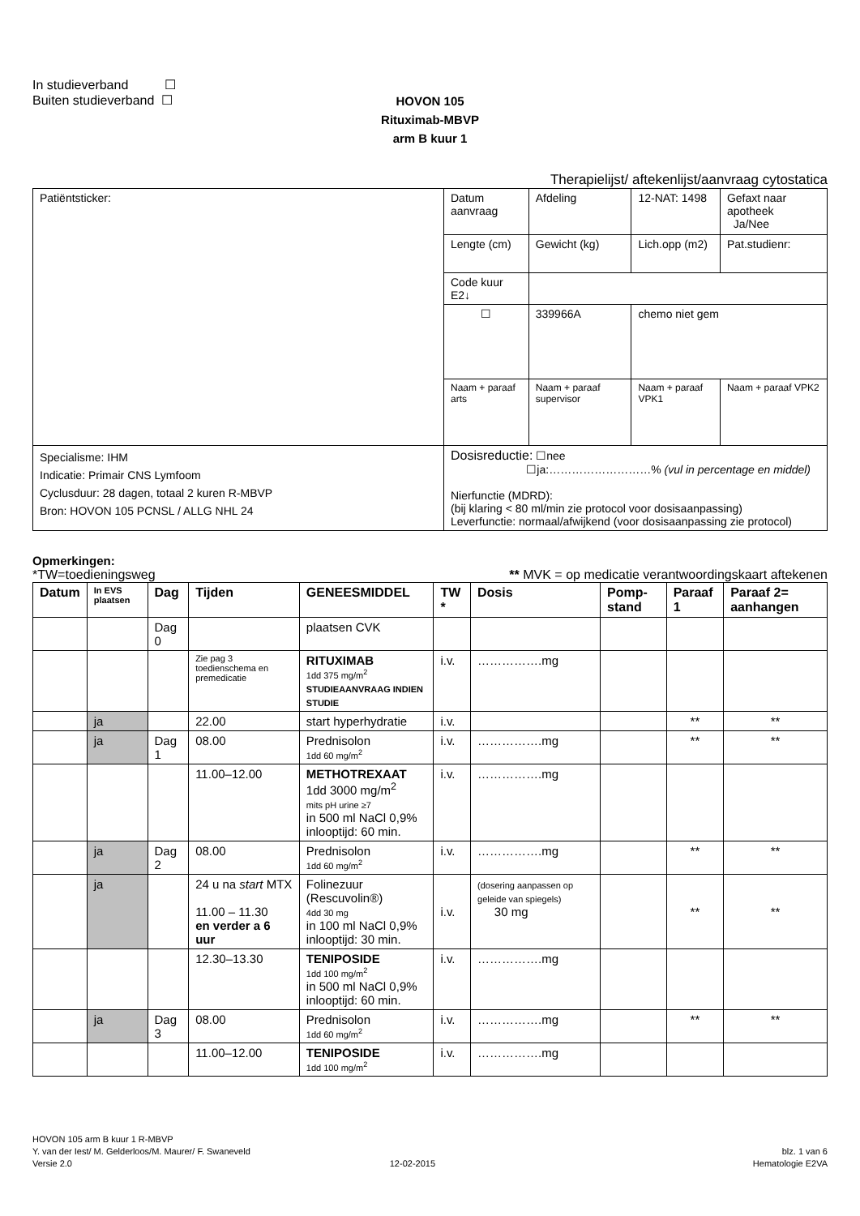In studieverband ☐
Buiten studieverband ☐
HOVON 105
Rituximab-MBVP
arm B kuur 1
Therapielijst/ aftekenlijst/aanvraag cytostatica
| Patiëntsticker: | Datum aanvraag | Afdeling | 12-NAT: 1498 | Gefaxt naar apotheek Ja/Nee |
| | Lengte (cm) | Gewicht (kg) | Lich.opp (m2) | Pat.studienr: |
| | Code kuur E2↓ | | | |
| | ☐ | 339966A | chemo niet gem | |
| | Naam + paraaf arts | Naam + paraaf supervisor | Naam + paraaf VPK1 | Naam + paraaf VPK2 |
| Specialisme: IHM Indicatie: Primair CNS Lymfoom Cyclusduur: 28 dagen, totaal 2 kuren R-MBVP Bron: HOVON 105 PCNSL / ALLG NHL 24 | Dosisreductie: ☐nee ☐ja:………………………% (vul in percentage en middel) Nierfunctie (MDRD): (bij klaring < 80 ml/min zie protocol voor dosisaanpassing) Leverfunctie: normaal/afwijkend (voor dosisaanpassing zie protocol) | | | |
Opmerkingen:
*TW=toedieningsweg ** MVK = op medicatie verantwoordingskaart aftekenen
| Datum | In EVS plaatsen | Dag | Tijden | GENEESMIDDEL | TW * | Dosis | Pomp-stand | Paraaf 1 | Paraaf 2= aanhangen |
| --- | --- | --- | --- | --- | --- | --- | --- | --- | --- |
| | | Dag 0 | | plaatsen CVK | | | | | |
| | | | Zie pag 3 toedienschema en premedicatie | RITUXIMAB 1dd 375 mg/m<sup>2</sup> STUDIEAANVRAAG INDIEN STUDIE | i.v. | …………….mg | | | |
| | ja | | 22.00 | start hyperhydratie | i.v. | | | ** | ** |
| | ja | Dag 1 | 08.00 | Prednisolon 1dd 60 mg/m<sup>2</sup> | i.v. | …………….mg | | ** | ** |
| | | | 11.00–12.00 | METHOTREXAAT 1dd 3000 mg/m<sup>2</sup> mits pH urine ≥7 in 500 ml NaCl 0,9% inlooptijd: 60 min. | i.v. | …………….mg | | | |
| | ja | Dag 2 | 08.00 | Prednisolon 1dd 60 mg/m<sup>2</sup> | i.v. | …………….mg | | ** | ** |
| | ja | | 24 u na start MTX 11.00 – 11.30 en verder a 6 uur | Folinezuur (Rescuvolin®) 4dd 30 mg in 100 ml NaCl 0,9% inlooptijd: 30 min. | i.v. | (dosering aanpassen op geleide van spiegels) 30 mg | | ** | ** |
| | | | 12.30–13.30 | TENIPOSIDE 1dd 100 mg/m<sup>2</sup> in 500 ml NaCl 0,9% inlooptijd: 60 min. | i.v. | …………….mg | | | |
| | ja | Dag 3 | 08.00 | Prednisolon 1dd 60 mg/m<sup>2</sup> | i.v. | …………….mg | | ** | ** |
| | | | 11.00–12.00 | TENIPOSIDE 1dd 100 mg/m<sup>2</sup> | i.v. | …………….mg | | | |
HOVON 105 arm B kuur 1 R-MBVP
Y. van der Iest/ M. Gelderloos/M. Maurer/ F. Swaneveld blz. 1 van 6
Versie 2.0 12-02-2015 Hematologie E2VA